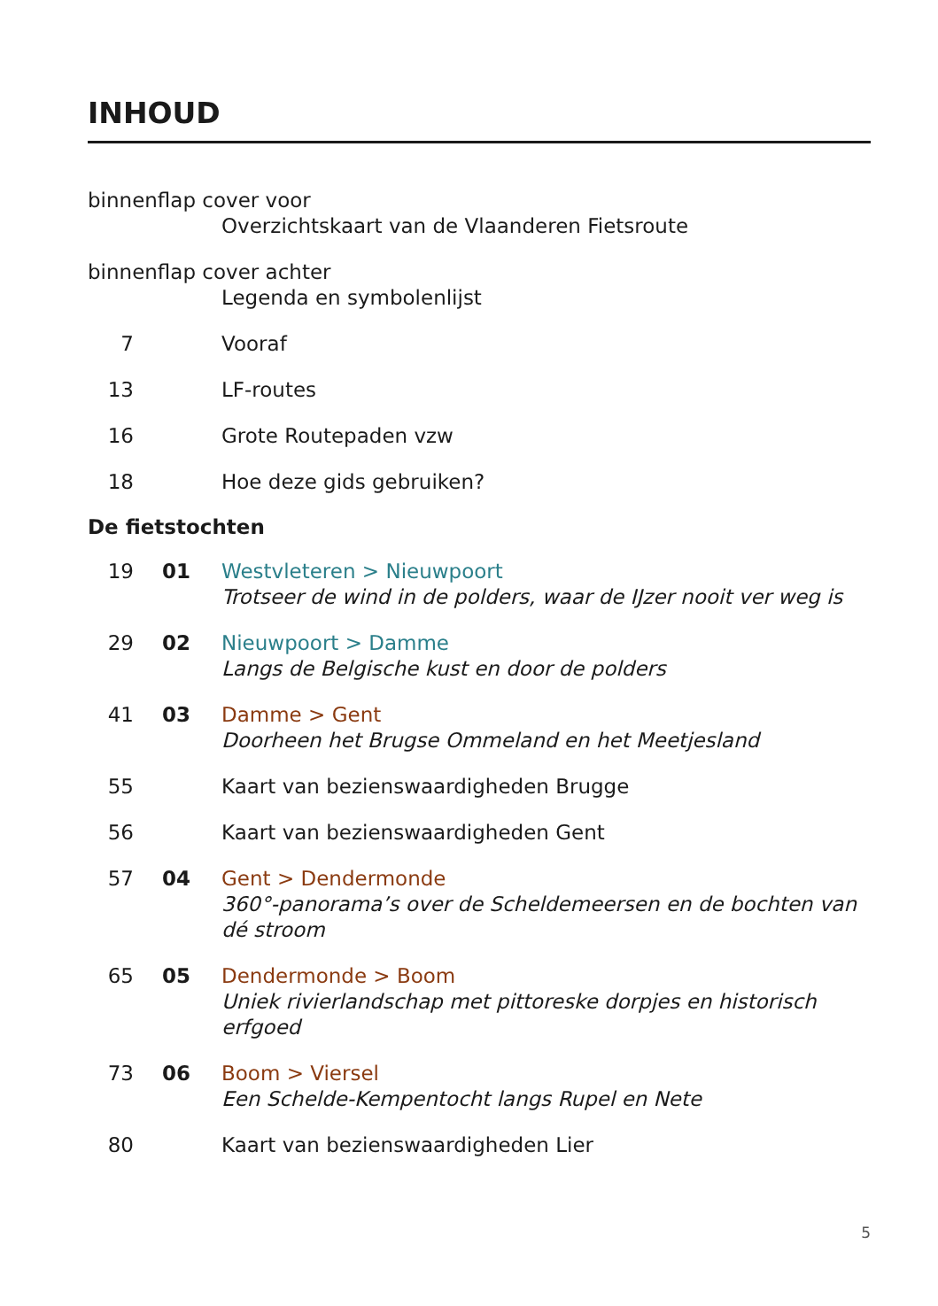INHOUD
binnenflap cover voor
Overzichtskaart van de Vlaanderen Fietsroute
binnenflap cover achter
Legenda en symbolenlijst
7 Vooraf
13 LF-routes
16 Grote Routepaden vzw
18 Hoe deze gids gebruiken?
De fietstochten
19 01 Westvleteren > Nieuwpoort
Trotseer de wind in de polders, waar de IJzer nooit ver weg is
29 02 Nieuwpoort > Damme
Langs de Belgische kust en door de polders
41 03 Damme > Gent
Doorheen het Brugse Ommeland en het Meetjesland
55 Kaart van bezienswaardigheden Brugge
56 Kaart van bezienswaardigheden Gent
57 04 Gent > Dendermonde
360°-panorama’s over de Scheldemeersen en de bochten van dé stroom
65 05 Dendermonde > Boom
Uniek rivierlandschap met pittoreske dorpjes en historisch erfgoed
73 06 Boom > Viersel
Een Schelde-Kempentocht langs Rupel en Nete
80 Kaart van bezienswaardigheden Lier
5